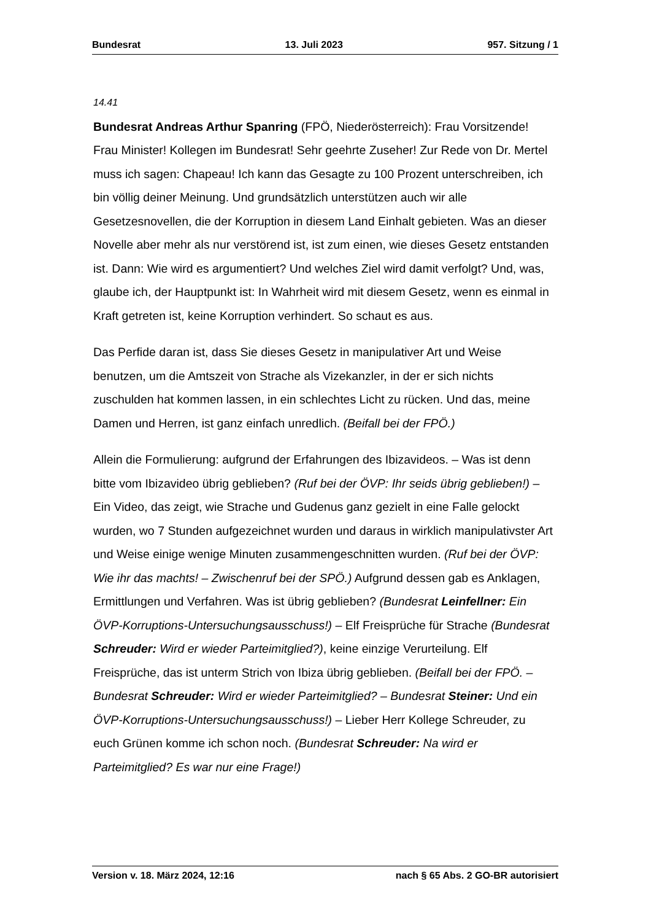Bundesrat 13. Juli 2023 957. Sitzung / 1
14.41
Bundesrat Andreas Arthur Spanring (FPÖ, Niederösterreich): Frau Vorsitzende! Frau Minister! Kollegen im Bundesrat! Sehr geehrte Zuseher! Zur Rede von Dr. Mertel muss ich sagen: Chapeau! Ich kann das Gesagte zu 100 Prozent unterschreiben, ich bin völlig deiner Meinung. Und grundsätzlich unterstützen auch wir alle Gesetzesnovellen, die der Korruption in diesem Land Einhalt gebieten. Was an dieser Novelle aber mehr als nur verstörend ist, ist zum einen, wie dieses Gesetz entstanden ist. Dann: Wie wird es argumentiert? Und welches Ziel wird damit verfolgt? Und, was, glaube ich, der Hauptpunkt ist: In Wahrheit wird mit diesem Gesetz, wenn es einmal in Kraft getreten ist, keine Korruption verhindert. So schaut es aus.
Das Perfide daran ist, dass Sie dieses Gesetz in manipulativer Art und Weise benutzen, um die Amtszeit von Strache als Vizekanzler, in der er sich nichts zuschulden hat kommen lassen, in ein schlechtes Licht zu rücken. Und das, meine Damen und Herren, ist ganz einfach unredlich. (Beifall bei der FPÖ.)
Allein die Formulierung: aufgrund der Erfahrungen des Ibizavideos. – Was ist denn bitte vom Ibizavideo übrig geblieben? (Ruf bei der ÖVP: Ihr seids übrig geblieben!) – Ein Video, das zeigt, wie Strache und Gudenus ganz gezielt in eine Falle gelockt wurden, wo 7 Stunden aufgezeichnet wurden und daraus in wirklich manipulativster Art und Weise einige wenige Minuten zusammengeschnitten wurden. (Ruf bei der ÖVP: Wie ihr das machts! – Zwischenruf bei der SPÖ.) Aufgrund dessen gab es Anklagen, Ermittlungen und Verfahren. Was ist übrig geblieben? (Bundesrat Leinfellner: Ein ÖVP-Korruptions-Untersuchungsausschuss!) – Elf Freisprüche für Strache (Bundesrat Schreuder: Wird er wieder Parteimitglied?), keine einzige Verurteilung. Elf Freisprüche, das ist unterm Strich von Ibiza übrig geblieben. (Beifall bei der FPÖ. – Bundesrat Schreuder: Wird er wieder Parteimitglied? – Bundesrat Steiner: Und ein ÖVP-Korruptions-Untersuchungsausschuss!) – Lieber Herr Kollege Schreuder, zu euch Grünen komme ich schon noch. (Bundesrat Schreuder: Na wird er Parteimitglied? Es war nur eine Frage!)
Version v. 18. März 2024, 12:16 nach § 65 Abs. 2 GO-BR autorisiert